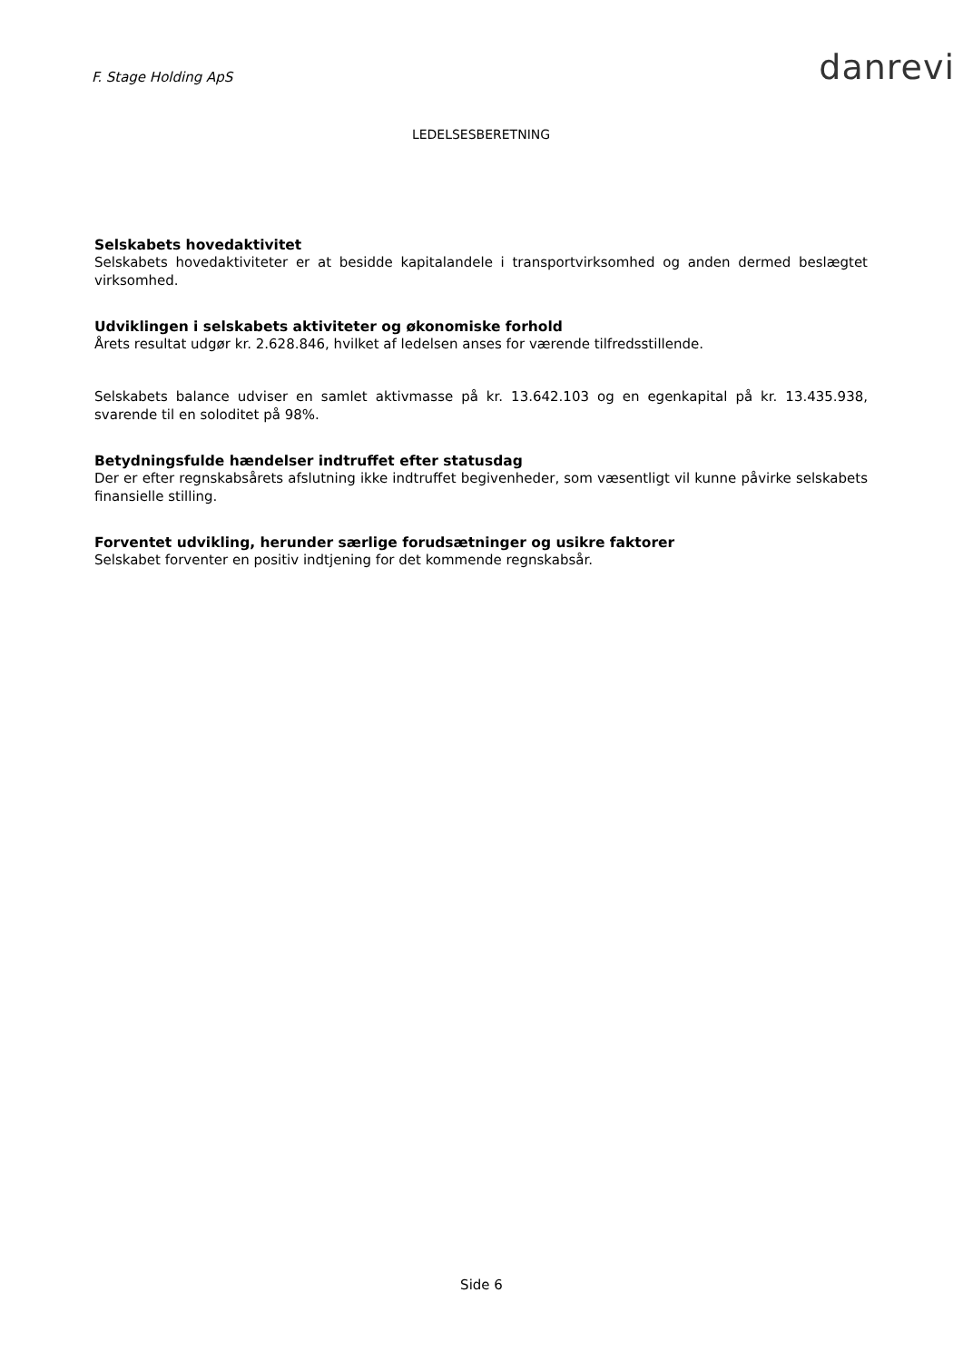F. Stage Holding ApS
danrevi
LEDELSESBERETNING
Selskabets hovedaktivitet
Selskabets hovedaktiviteter er at besidde kapitalandele i transportvirksomhed og anden dermed beslægtet virksomhed.
Udviklingen i selskabets aktiviteter og økonomiske forhold
Årets resultat udgør kr. 2.628.846, hvilket af ledelsen anses for værende tilfredsstillende.
Selskabets balance udviser en samlet aktivmasse på kr. 13.642.103 og en egenkapital på kr. 13.435.938, svarende til en soloditet på 98%.
Betydningsfulde hændelser indtruffet efter statusdag
Der er efter regnskabsårets afslutning ikke indtruffet begivenheder, som væsentligt vil kunne påvirke selskabets finansielle stilling.
Forventet udvikling, herunder særlige forudsætninger og usikre faktorer
Selskabet forventer en positiv indtjening for det kommende regnskabsår.
Side 6